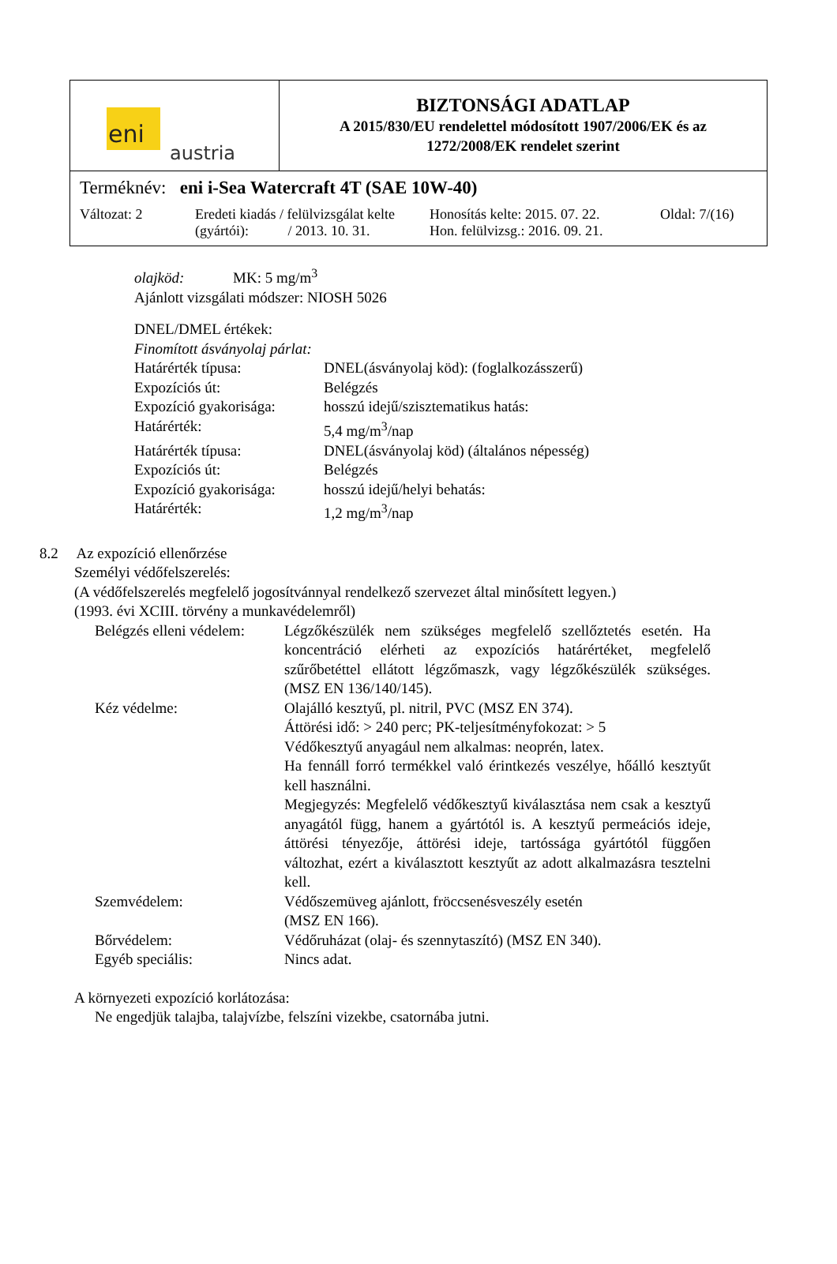| eni austria | BIZTONSÁGI ADATLAP A 2015/830/EU rendelettel módosított 1907/2006/EK és az 1272/2008/EK rendelet szerint |
| Terméknév: eni i-Sea Watercraft 4T (SAE 10W-40) Változat: 2 Eredeti kiadás / felülvizsgálat kelte (gyártói): / 2013. 10. 31. Honosítás kelte: 2015. 07. 22. Hon. felülvizsg.: 2016. 09. 21. Oldal: 7/(16) | |
olajköd: MK: 5 mg/m<sup>3</sup>
Ajánlott vizsgálati módszer: NIOSH 5026
DNEL/DMEL értékek:
Finomított ásványolaj párlat:
Határérték típusa:
DNEL(ásványolaj köd): (foglalkozásszerű)
Expozíciós út:
Belégzés
Expozíció gyakorisága:
hosszú idejű/szisztematikus hatás:
Határérték:
5,4 mg/m<sup>3</sup>/nap
Határérték típusa:
DNEL(ásványolaj köd) (általános népesség)
Expozíciós út:
Belégzés
Expozíció gyakorisága:
hosszú idejű/helyi behatás:
Határérték:
1,2 mg/m<sup>3</sup>/nap
8.2 Az expozíció ellenőrzése
Személyi védőfelszerelés:
(A védőfelszerelés megfelelő jogosítvánnyal rendelkező szervezet által minősített legyen.)
(1993. évi XCIII. törvény a munkavédelemről)
Belégzés elleni védelem:
Légzőkészülék nem szükséges megfelelő szellőztetés esetén. Ha koncentráció elérheti az expozíciós határértéket, megfelelő szűrőbetéttel ellátott légzőmaszk, vagy légzőkészülék szükséges. (MSZ EN 136/140/145).
Kéz védelme:
Olajálló kesztyű, pl. nitril, PVC (MSZ EN 374).
Áttörési idő: > 240 perc; PK-teljesítményfokozat: > 5
Védőkesztyű anyagául nem alkalmas: neoprén, latex.
Ha fennáll forró termékkel való érintkezés veszélye, hőálló kesztyűt kell használni.
Megjegyzés: Megfelelő védőkesztyű kiválasztása nem csak a kesztyű anyagától függ, hanem a gyártótól is. A kesztyű permeációs ideje, áttörési tényezője, áttörési ideje, tartóssága gyártótól függően változhat, ezért a kiválasztott kesztyűt az adott alkalmazásra tesztelni kell.
Szemvédelem:
Védőszemüveg ajánlott, fröccsenésveszély esetén
(MSZ EN 166).
Bőrvédelem:
Védőruházat (olaj- és szennytaszító) (MSZ EN 340).
Egyéb speciális:
Nincs adat.
A környezeti expozíció korlátozása:
Ne engedjük talajba, talajvízbe, felszíni vizekbe, csatornába jutni.